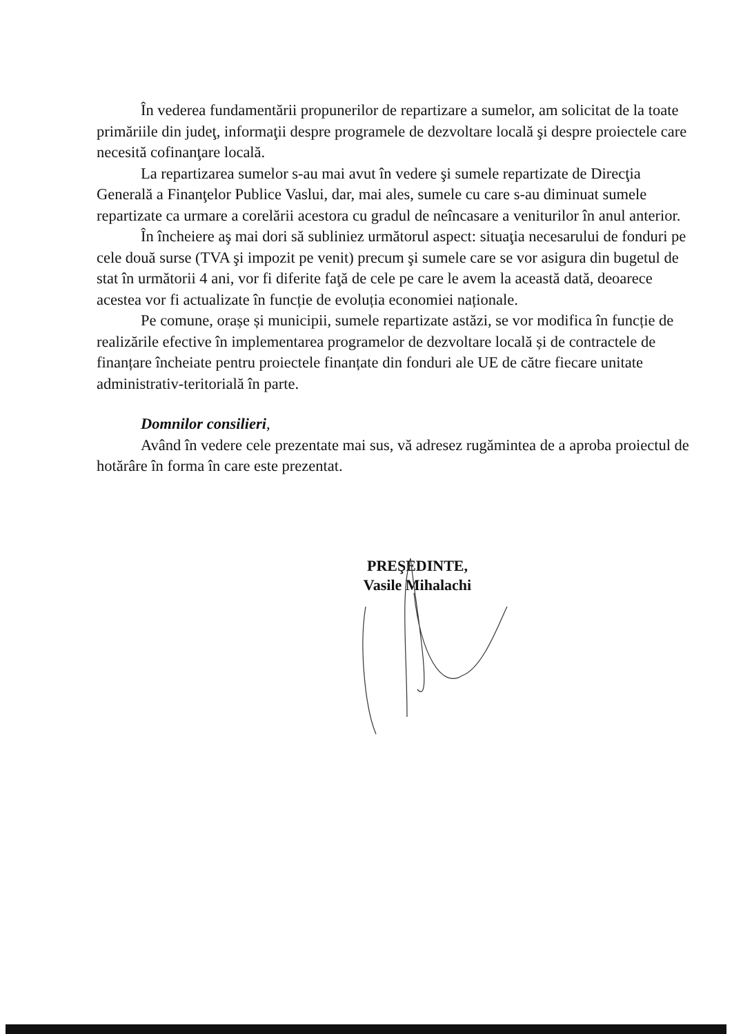În vederea fundamentării propunerilor de repartizare a sumelor, am solicitat de la toate primăriile din judeţ, informaţii despre programele de dezvoltare locală şi despre proiectele care necesită cofinanţare locală.
La repartizarea sumelor s-au mai avut în vedere şi sumele repartizate de Direcţia Generală a Finanţelor Publice Vaslui, dar, mai ales, sumele cu care s-au diminuat sumele repartizate ca urmare a corelării acestora cu gradul de neîncasare a veniturilor în anul anterior.
În încheiere aş mai dori să subliniez următorul aspect: situaţia necesarului de fonduri pe cele două surse (TVA şi impozit pe venit) precum şi sumele care se vor asigura din bugetul de stat în următorii 4 ani, vor fi diferite faţă de cele pe care le avem la această dată, deoarece acestea vor fi actualizate în funcție de evoluția economiei naționale.
Pe comune, orașe și municipii, sumele repartizate astăzi, se vor modifica în funcție de realizările efective în implementarea programelor de dezvoltare locală și de contractele de finanțare încheiate pentru proiectele finanțate din fonduri ale UE de către fiecare unitate administrativ-teritorială în parte.
Domnilor consilieri,
Având în vedere cele prezentate mai sus, vă adresez rugămintea de a aproba proiectul de hotărâre în forma în care este prezentat.
PREŞEDINTE,
Vasile Mihalachi